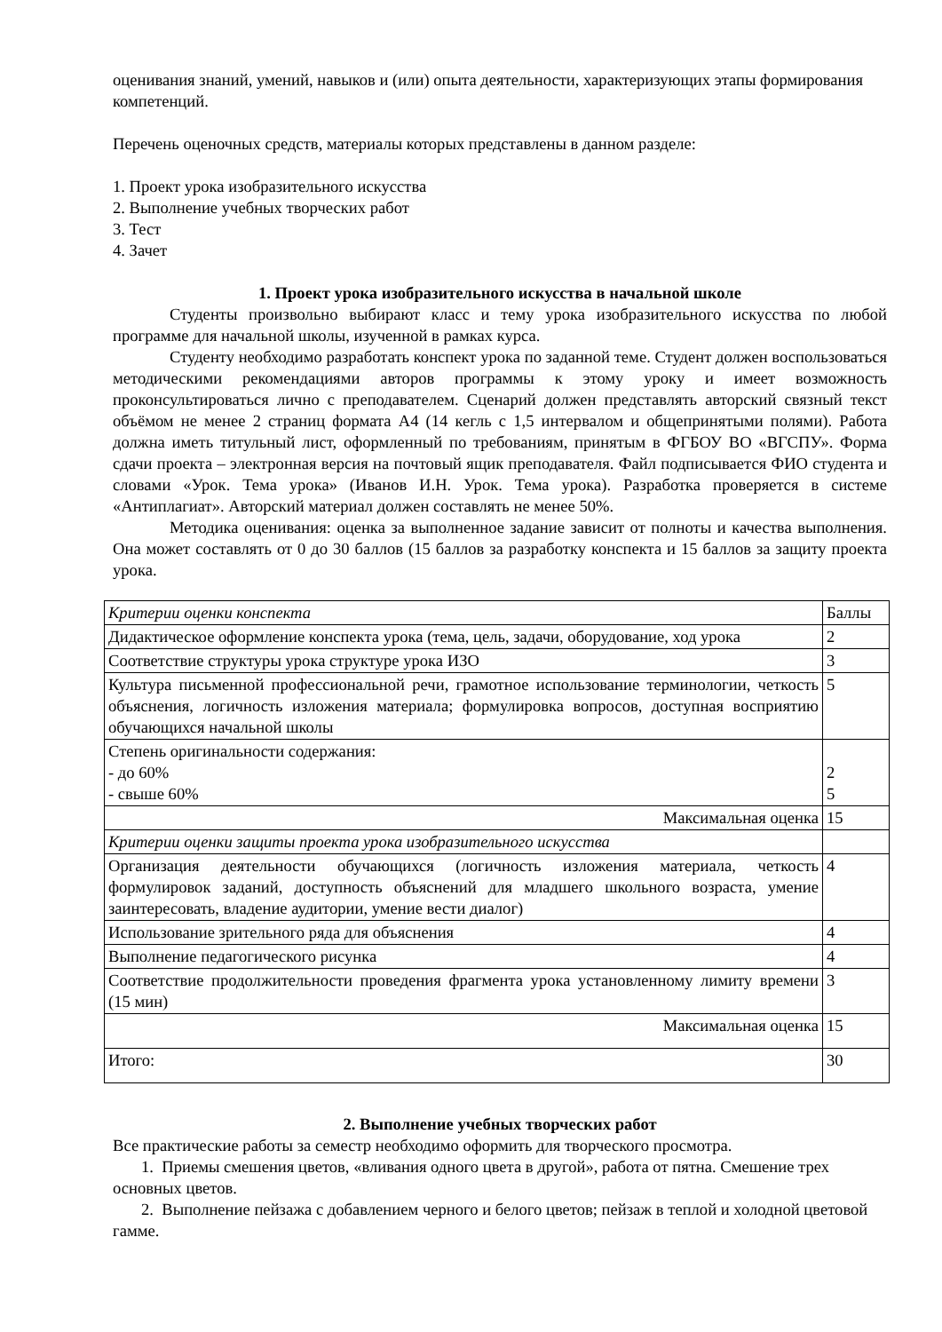оценивания знаний, умений, навыков и (или) опыта деятельности, характеризующих этапы формирования компетенций.
Перечень оценочных средств, материалы которых представлены в данном разделе:
1. Проект урока изобразительного искусства
2. Выполнение учебных творческих работ
3. Тест
4. Зачет
1. Проект урока изобразительного искусства в начальной школе
Студенты произвольно выбирают класс и тему урока изобразительного искусства по любой программе для начальной школы, изученной в рамках курса.
Студенту необходимо разработать конспект урока по заданной теме. Студент должен воспользоваться методическими рекомендациями авторов программы к этому уроку и имеет возможность проконсультироваться лично с преподавателем. Сценарий должен представлять авторский связный текст объёмом не менее 2 страниц формата А4 (14 кегль с 1,5 интервалом и общепринятыми полями). Работа должна иметь титульный лист, оформленный по требованиям, принятым в ФГБОУ ВО «ВГСПУ». Форма сдачи проекта – электронная версия на почтовый ящик преподавателя. Файл подписывается ФИО студента и словами «Урок. Тема урока» (Иванов И.Н. Урок. Тема урока). Разработка проверяется в системе «Антиплагиат». Авторский материал должен составлять не менее 50%.
Методика оценивания: оценка за выполненное задание зависит от полноты и качества выполнения. Она может составлять от 0 до 30 баллов (15 баллов за разработку конспекта и 15 баллов за защиту проекта урока.
| Критерии оценки конспекта | Баллы |
| Дидактическое оформление конспекта урока (тема, цель, задачи, оборудование, ход урока | 2 |
| Соответствие структуры урока структуре урока ИЗО | 3 |
| Культура письменной профессиональной речи, грамотное использование терминологии, четкость объяснения, логичность изложения материала; формулировка вопросов, доступная восприятию обучающихся начальной школы | 5 |
| Степень оригинальности содержания: - до 60% - свыше 60% | 2 5 |
| Максимальная оценка | 15 |
| Критерии оценки защиты проекта урока изобразительного искусства | |
| Организация деятельности обучающихся (логичность изложения материала, четкость формулировок заданий, доступность объяснений для младшего школьного возраста, умение заинтересовать, владение аудитории, умение вести диалог) | 4 |
| Использование зрительного ряда для объяснения | 4 |
| Выполнение педагогического рисунка | 4 |
| Соответствие продолжительности проведения фрагмента урока установленному лимиту времени (15 мин) | 3 |
| Максимальная оценка | 15 |
| Итого: | 30 |
2. Выполнение учебных творческих работ
Все практические работы за семестр необходимо оформить для творческого просмотра.
1. Приемы смешения цветов, «вливания одного цвета в другой», работа от пятна. Смешение трех основных цветов.
2. Выполнение пейзажа с добавлением черного и белого цветов; пейзаж в теплой и холодной цветовой гамме.